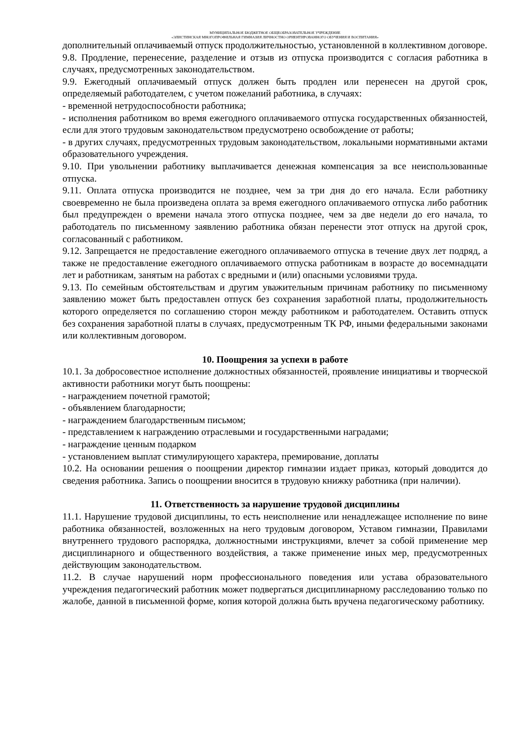МУНИЦИПАЛЬНОЕ БЮДЖЕТНОЕ ОБЩЕОБРАЗОВАТЕЛЬНОЕ УЧРЕЖДЕНИЕ
«ЭЛИСТИНСКАЯ МНОГОПРОФИЛЬНАЯ ГИМНАЗИЯ ЛИЧНОСТНО ОРИЕНТИРОВАННОГО ОБУЧЕНИЯ И ВОСПИТАНИЯ»
дополнительный оплачиваемый отпуск продолжительностью, установленной в коллективном договоре.
9.8. Продление, перенесение, разделение и отзыв из отпуска производится с согласия работника в случаях, предусмотренных законодательством.
9.9. Ежегодный оплачиваемый отпуск должен быть продлен или перенесен на другой срок, определяемый работодателем, с учетом пожеланий работника, в случаях:
- временной нетрудоспособности работника;
- исполнения работником во время ежегодного оплачиваемого отпуска государственных обязанностей, если для этого трудовым законодательством предусмотрено освобождение от работы;
- в других случаях, предусмотренных трудовым законодательством, локальными нормативными актами образовательного учреждения.
9.10. При увольнении работнику выплачивается денежная компенсация за все неиспользованные отпуска.
9.11. Оплата отпуска производится не позднее, чем за три дня до его начала. Если работнику своевременно не была произведена оплата за время ежегодного оплачиваемого отпуска либо работник был предупрежден о времени начала этого отпуска позднее, чем за две недели до его начала, то работодатель по письменному заявлению работника обязан перенести этот отпуск на другой срок, согласованный с работником.
9.12. Запрещается не предоставление ежегодного оплачиваемого отпуска в течение двух лет подряд, а также не предоставление ежегодного оплачиваемого отпуска работникам в возрасте до восемнадцати лет и работникам, занятым на работах с вредными и (или) опасными условиями труда.
9.13. По семейным обстоятельствам и другим уважительным причинам работнику по письменному заявлению может быть предоставлен отпуск без сохранения заработной платы, продолжительность которого определяется по соглашению сторон между работником и работодателем. Оставить отпуск без сохранения заработной платы в случаях, предусмотренным ТК РФ, иными федеральными законами или коллективным договором.
10. Поощрения за успехи в работе
10.1. За добросовестное исполнение должностных обязанностей, проявление инициативы и творческой активности работники могут быть поощрены:
- награждением почетной грамотой;
- объявлением благодарности;
- награждением благодарственным письмом;
- представлением к награждению отраслевыми и государственными наградами;
- награждение ценным подарком
- установлением выплат стимулирующего характера, премирование, доплаты
10.2. На основании решения о поощрении директор гимназии издает приказ, который доводится до сведения работника. Запись о поощрении вносится в трудовую книжку работника (при наличии).
11. Ответственность за нарушение трудовой дисциплины
11.1. Нарушение трудовой дисциплины, то есть неисполнение или ненадлежащее исполнение по вине работника обязанностей, возложенных на него трудовым договором, Уставом гимназии, Правилами внутреннего трудового распорядка, должностными инструкциями, влечет за собой применение мер дисциплинарного и общественного воздействия, а также применение иных мер, предусмотренных действующим законодательством.
11.2. В случае нарушений норм профессионального поведения или устава образовательного учреждения педагогический работник может подвергаться дисциплинарному расследованию только по жалобе, данной в письменной форме, копия которой должна быть вручена педагогическому работнику.